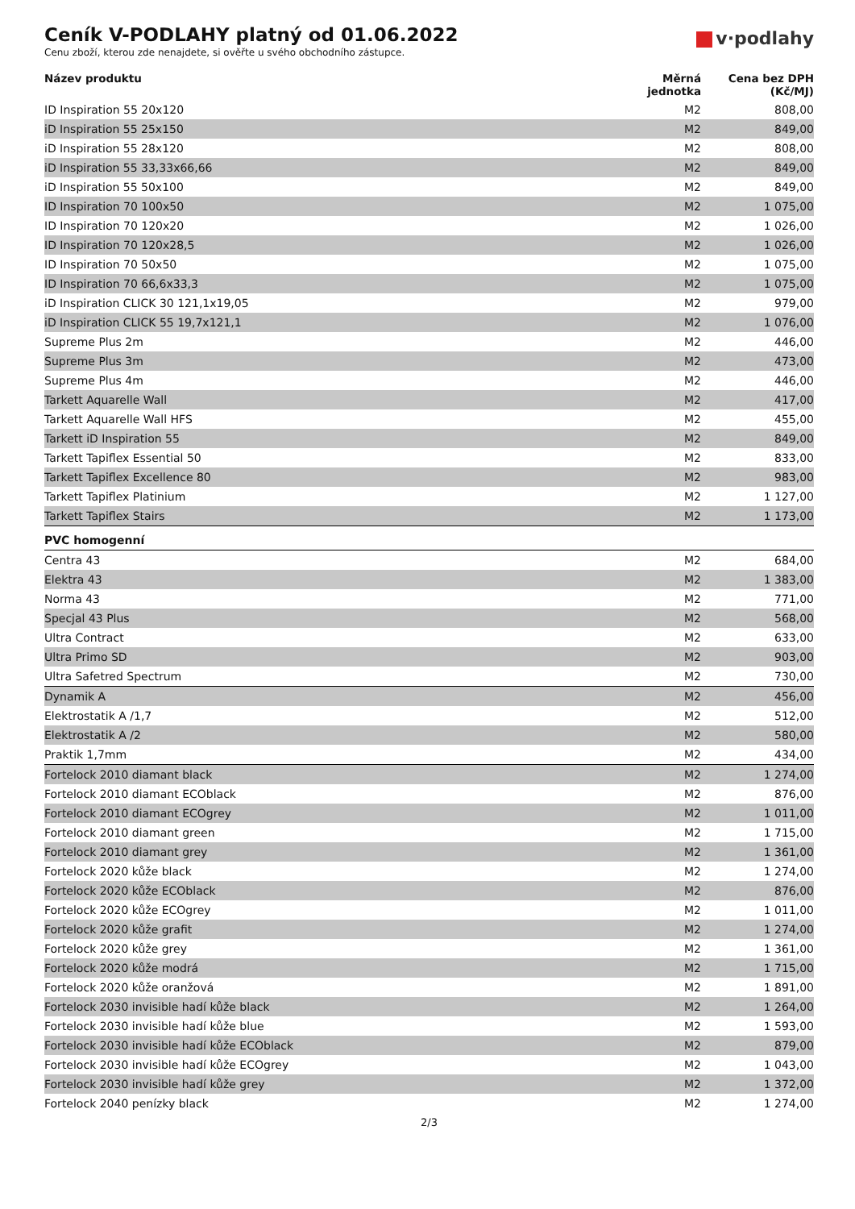Ceník V-PODLAHY platný od 01.06.2022
Cenu zboží, kterou zde nenajdete, si ověřte u svého obchodního zástupce.
v·podlahy
| Název produktu | Měrná jednotka | Cena bez DPH (Kč/MJ) |
| --- | --- | --- |
| ID Inspiration 55 20x120 | M2 | 808,00 |
| iD Inspiration 55 25x150 | M2 | 849,00 |
| iD Inspiration 55 28x120 | M2 | 808,00 |
| iD Inspiration 55 33,33x66,66 | M2 | 849,00 |
| iD Inspiration 55 50x100 | M2 | 849,00 |
| ID Inspiration 70 100x50 | M2 | 1 075,00 |
| ID Inspiration 70 120x20 | M2 | 1 026,00 |
| ID Inspiration 70 120x28,5 | M2 | 1 026,00 |
| ID Inspiration 70 50x50 | M2 | 1 075,00 |
| ID Inspiration 70 66,6x33,3 | M2 | 1 075,00 |
| iD Inspiration CLICK 30 121,1x19,05 | M2 | 979,00 |
| iD Inspiration CLICK 55 19,7x121,1 | M2 | 1 076,00 |
| Supreme Plus 2m | M2 | 446,00 |
| Supreme Plus 3m | M2 | 473,00 |
| Supreme Plus 4m | M2 | 446,00 |
| Tarkett Aquarelle Wall | M2 | 417,00 |
| Tarkett Aquarelle Wall HFS | M2 | 455,00 |
| Tarkett iD Inspiration 55 | M2 | 849,00 |
| Tarkett Tapiflex Essential 50 | M2 | 833,00 |
| Tarkett Tapiflex Excellence 80 | M2 | 983,00 |
| Tarkett Tapiflex Platinium | M2 | 1 127,00 |
| Tarkett Tapiflex Stairs | M2 | 1 173,00 |
| PVC homogenní | | |
| Centra 43 | M2 | 684,00 |
| Elektra 43 | M2 | 1 383,00 |
| Norma 43 | M2 | 771,00 |
| Specjal 43 Plus | M2 | 568,00 |
| Ultra Contract | M2 | 633,00 |
| Ultra Primo SD | M2 | 903,00 |
| Ultra Safetred Spectrum | M2 | 730,00 |
| Dynamik A | M2 | 456,00 |
| Elektrostatik A /1,7 | M2 | 512,00 |
| Elektrostatik A /2 | M2 | 580,00 |
| Praktik 1,7mm | M2 | 434,00 |
| Fortelock 2010 diamant black | M2 | 1 274,00 |
| Fortelock 2010 diamant ECOblack | M2 | 876,00 |
| Fortelock 2010 diamant ECOgrey | M2 | 1 011,00 |
| Fortelock 2010 diamant green | M2 | 1 715,00 |
| Fortelock 2010 diamant grey | M2 | 1 361,00 |
| Fortelock 2020 kůže black | M2 | 1 274,00 |
| Fortelock 2020 kůže ECOblack | M2 | 876,00 |
| Fortelock 2020 kůže ECOgrey | M2 | 1 011,00 |
| Fortelock 2020 kůže grafit | M2 | 1 274,00 |
| Fortelock 2020 kůže grey | M2 | 1 361,00 |
| Fortelock 2020 kůže modrá | M2 | 1 715,00 |
| Fortelock 2020 kůže oranžová | M2 | 1 891,00 |
| Fortelock 2030 invisible hadí kůže black | M2 | 1 264,00 |
| Fortelock 2030 invisible hadí kůže blue | M2 | 1 593,00 |
| Fortelock 2030 invisible hadí kůže ECOblack | M2 | 879,00 |
| Fortelock 2030 invisible hadí kůže ECOgrey | M2 | 1 043,00 |
| Fortelock 2030 invisible hadí kůže grey | M2 | 1 372,00 |
| Fortelock 2040 penízky black | M2 | 1 274,00 |
2/3